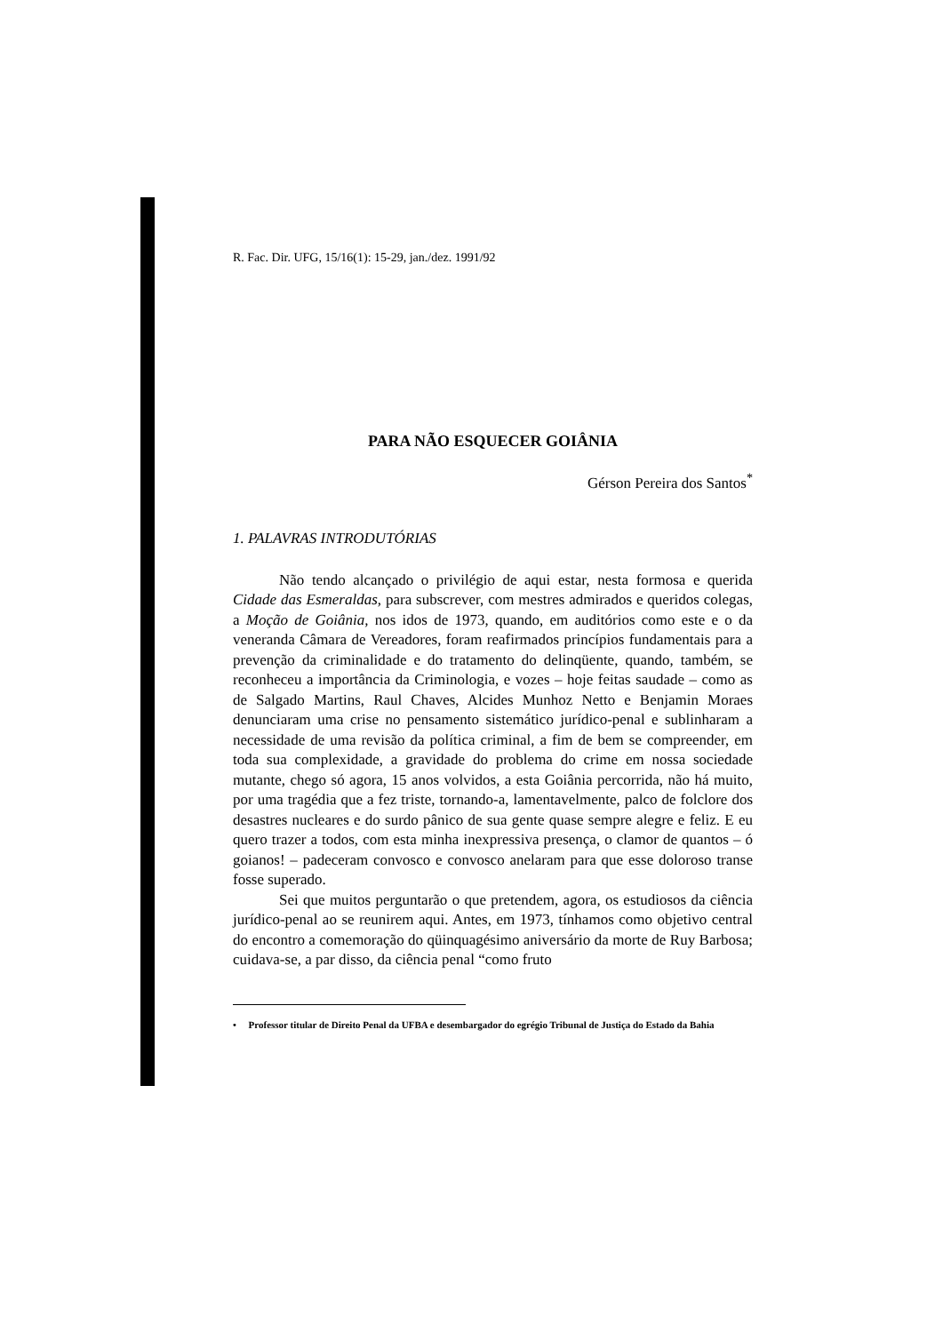R. Fac. Dir. UFG, 15/16(1): 15-29, jan./dez. 1991/92
PARA NÃO ESQUECER GOIÂNIA
Gérson Pereira dos Santos<sup>*</sup>
1. PALAVRAS INTRODUTÓRIAS
Não tendo alcançado o privilégio de aqui estar, nesta formosa e querida Cidade das Esmeraldas, para subscrever, com mestres admirados e queridos colegas, a Moção de Goiânia, nos idos de 1973, quando, em auditórios como este e o da veneranda Câmara de Vereadores, foram reafirmados princípios fundamentais para a prevenção da criminalidade e do tratamento do delinqüente, quando, também, se reconheceu a importância da Criminologia, e vozes – hoje feitas saudade – como as de Salgado Martins, Raul Chaves, Alcides Munhoz Netto e Benjamin Moraes denunciaram uma crise no pensamento sistemático jurídico-penal e sublinharam a necessidade de uma revisão da política criminal, a fim de bem se compreender, em toda sua complexidade, a gravidade do problema do crime em nossa sociedade mutante, chego só agora, 15 anos volvidos, a esta Goiânia percorrida, não há muito, por uma tragédia que a fez triste, tornando-a, lamentavelmente, palco de folclore dos desastres nucleares e do surdo pânico de sua gente quase sempre alegre e feliz. E eu quero trazer a todos, com esta minha inexpressiva presença, o clamor de quantos – ó goianos! – padeceram convosco e convosco anelaram para que esse doloroso transe fosse superado.
Sei que muitos perguntarão o que pretendem, agora, os estudiosos da ciência jurídico-penal ao se reunirem aqui. Antes, em 1973, tínhamos como objetivo central do encontro a comemoração do qüinquagésimo aniversário da morte de Ruy Barbosa; cuidava-se, a par disso, da ciência penal “como fruto
• Professor titular de Direito Penal da UFBA e desembargador do egrégio Tribunal de Justiça do Estado da Bahia